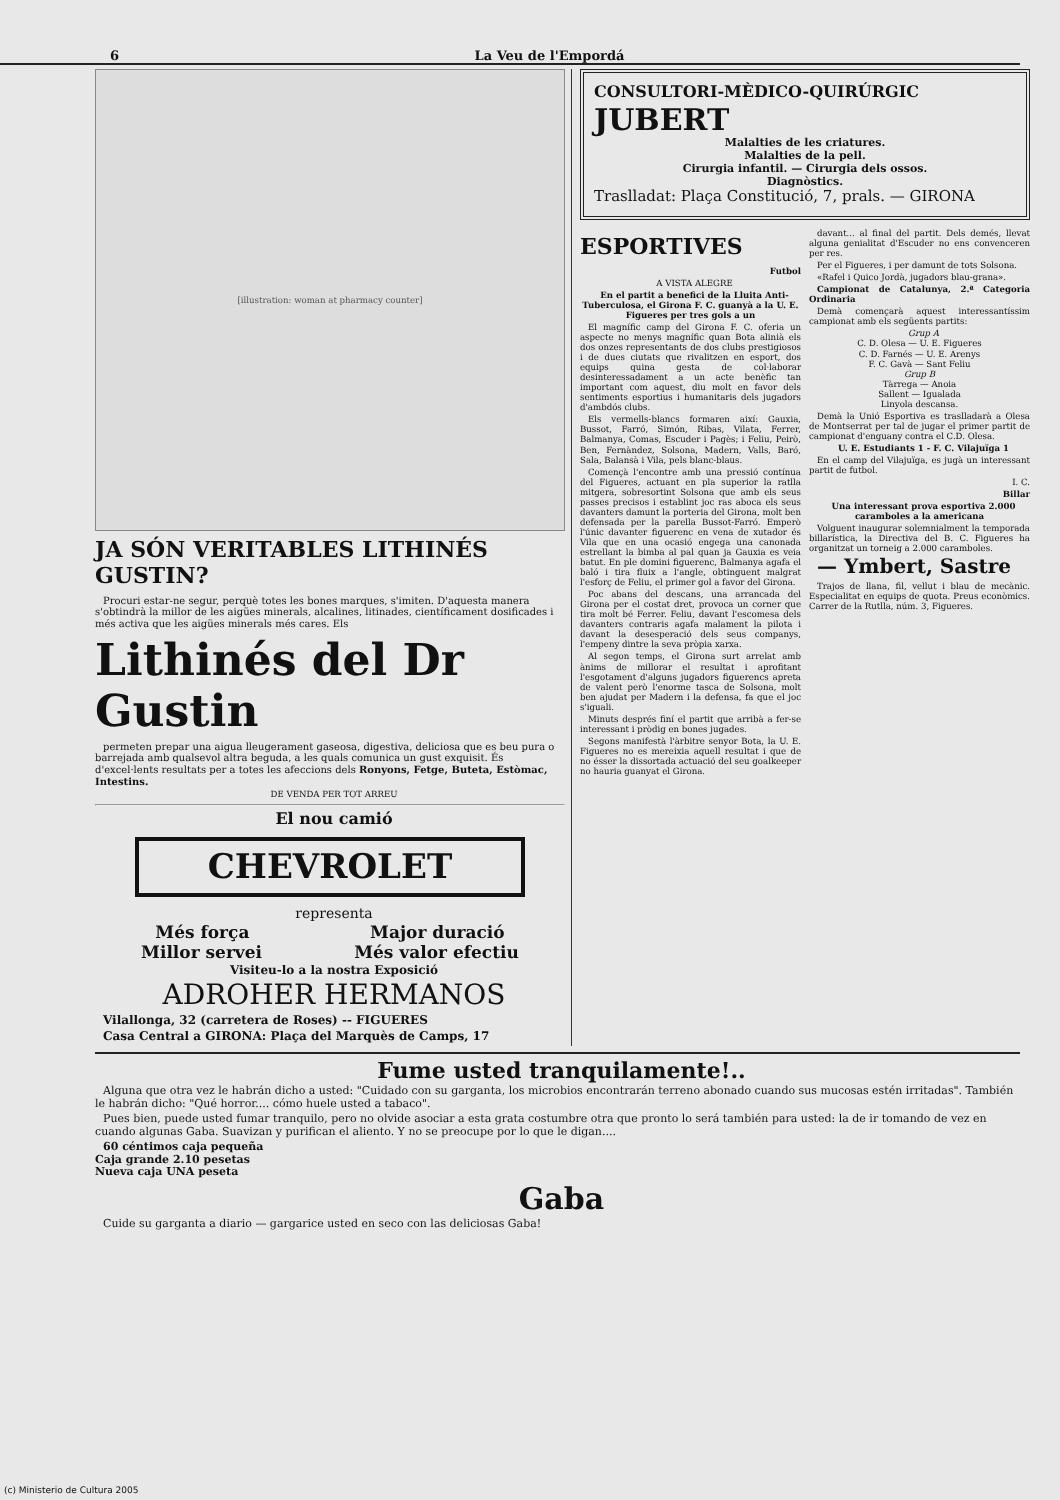6 La Veu de l'Empordá
[illustration: woman at pharmacy counter]
JA SÓN VERITABLES LITHINÉS GUSTIN?
Procuri estar-ne segur, perquè totes les bones marques, s'imiten. D'aquesta manera s'obtindrà la millor de les aigües minerals, alcalines, litinades, científicament dosificades i més activa que les aigües minerals més cares. Els
Lithinés del Dr Gustin
permeten prepar una aigua lleugerament gaseosa, digestiva, deliciosa que es beu pura o barrejada amb qualsevol altra beguda, a les quals comunica un gust exquisit. És d'excel·lents resultats per a totes les afeccions dels Ronyons, Fetge, Buteta, Estòmac, Intestins.
DE VENDA PER TOT ARREU
El nou camió
CHEVROLET
representa
Més força Major duració
Millor servei Més valor efectiu
Visiteu-lo a la nostra Exposició
ADROHER HERMANOS
Vilallonga, 32 (carretera de Roses) -- FIGUERES
Casa Central a GIRONA: Plaça del Marquès de Camps, 17
CONSULTORI-MÈDICO-QUIRÚRGIC JUBERT
Malalties de les criatures.
Malalties de la pell.
Cirurgia infantil. — Cirurgia dels ossos.
Diagnòstics.
Traslladat: Plaça Constitució, 7, prals. — GIRONA
ESPORTIVES
Futbol
A VISTA ALEGRE
En el partit a benefici de la Lluita Anti-Tuberculosa, el Girona F. C. guanyà a la U. E. Figueres per tres gols a un
El magnífic camp del Girona F. C. oferia un aspecte no menys magnífic quan Bota alinià els dos onzes representants de dos clubs prestigiosos i de dues ciutats que rivalitzen en esport, dos equips quina gesta de col·laborar desinteressadament a un acte benèfic tan important com aquest, diu molt en favor dels sentiments esportius i humanitaris dels jugadors d'ambdós clubs.
Els vermells-blancs formaren així: Gauxia, Bussot, Farró, Simón, Ribas, Vilata, Ferrer, Balmanya, Comas, Escuder i Pagès; i Feliu, Peirò, Ben, Fernàndez, Solsona, Madern, Valls, Baró, Sala, Balansà i Vila, pels blanc-blaus.
Començà l'encontre amb una pressió contínua del Figueres, actuant en pla superior la ratlla mitgera, sobresortint Solsona que amb els seus passes precisos i establint joc ras aboca els seus davanters damunt la porteria del Girona, molt ben defensada per la parella Bussot-Farró. Emperò l'únic davanter figuerenc en vena de xutador és Vila que en una ocasió engega una canonada estrellant la bimba al pal quan ja Gauxia es veia batut. En ple domini figuerenc, Balmanya agafa el baló i tira fluix a l'angle, obtinguent malgrat l'esforç de Feliu, el primer gol a favor del Girona.
Poc abans del descans, una arrancada del Girona per el costat dret, provoca un corner que tira molt bé Ferrer. Feliu, davant l'escomesa dels davanters contraris agafa malament la pilota i davant la desesperació dels seus companys, l'empeny dintre la seva pròpia xarxa.
Al segon temps, el Girona surt arrelat amb ànims de millorar el resultat i aprofitant l'esgotament d'alguns jugadors figuerencs apreta de valent però l'enorme tasca de Solsona, molt ben ajudat per Madern i la defensa, fa que el joc s'iguali.
Minuts després finí el partit que arribà a fer-se interessant i pròdig en bones jugades.
Segons manifestà l'àrbitre senyor Bota, la U. E. Figueres no es mereixia aquell resultat i que de no ésser la dissortada actuació del seu goalkeeper no hauria guanyat el Girona.
davant... al final del partit. Dels demés, llevat alguna genialitat d'Escuder no ens convenceren per res.
Per el Figueres, i per damunt de tots Solsona.
«Rafel i Quico Jordà, jugadors blau-grana».
Campionat de Catalunya, 2.ª Categoria Ordinaria
Demà començarà aquest interessantíssim campionat amb els següents partits:
Grup A
C. D. Olesa — U. E. Figueres
C. D. Farnés — U. E. Arenys
F. C. Gavà — Sant Feliu
Grup B
Tàrrega — Anoia
Sallent — Igualada
Linyola descansa.
Demà la Unió Esportiva es traslladarà a Olesa de Montserrat per tal de jugar el primer partit de campionat d'enguany contra el C.D. Olesa.
U. E. Estudiants 1 - F. C. Vilajuïga 1
En el camp del Vilajuïga, es jugà un interessant partit de futbol.
I. C.
Billar
Una interessant prova esportiva 2.000 caramboles a la americana
Volguent inaugurar solemnialment la temporada billarística, la Directiva del B. C. Figueres ha organitzat un torneig a 2.000 caramboles.
— Ymbert, Sastre
Trajos de llana, fil, vellut i blau de mecànic. Especialitat en equips de quota. Preus econòmics. Carrer de la Rutlla, núm. 3, Figueres.
Fume usted tranquilamente!..
Alguna que otra vez le habrán dicho a usted: "Cuidado con su garganta, los microbios encontrarán terreno abonado cuando sus mucosas estén irritadas". También le habrán dicho: "Qué horror.... cómo huele usted a tabaco".
Pues bien, puede usted fumar tranquilo, pero no olvide asociar a esta grata costumbre otra que pronto lo será también para usted: la de ir tomando de vez en cuando algunas Gaba. Suavizan y purifican el aliento. Y no se preocupe por lo que le digan....
60 céntimos caja pequeña
Caja grande 2.10 pesetas
Nueva caja UNA peseta
Gaba
Cuide su garganta a diario — gargarice usted en seco con las deliciosas Gaba!
(c) Ministerio de Cultura 2005